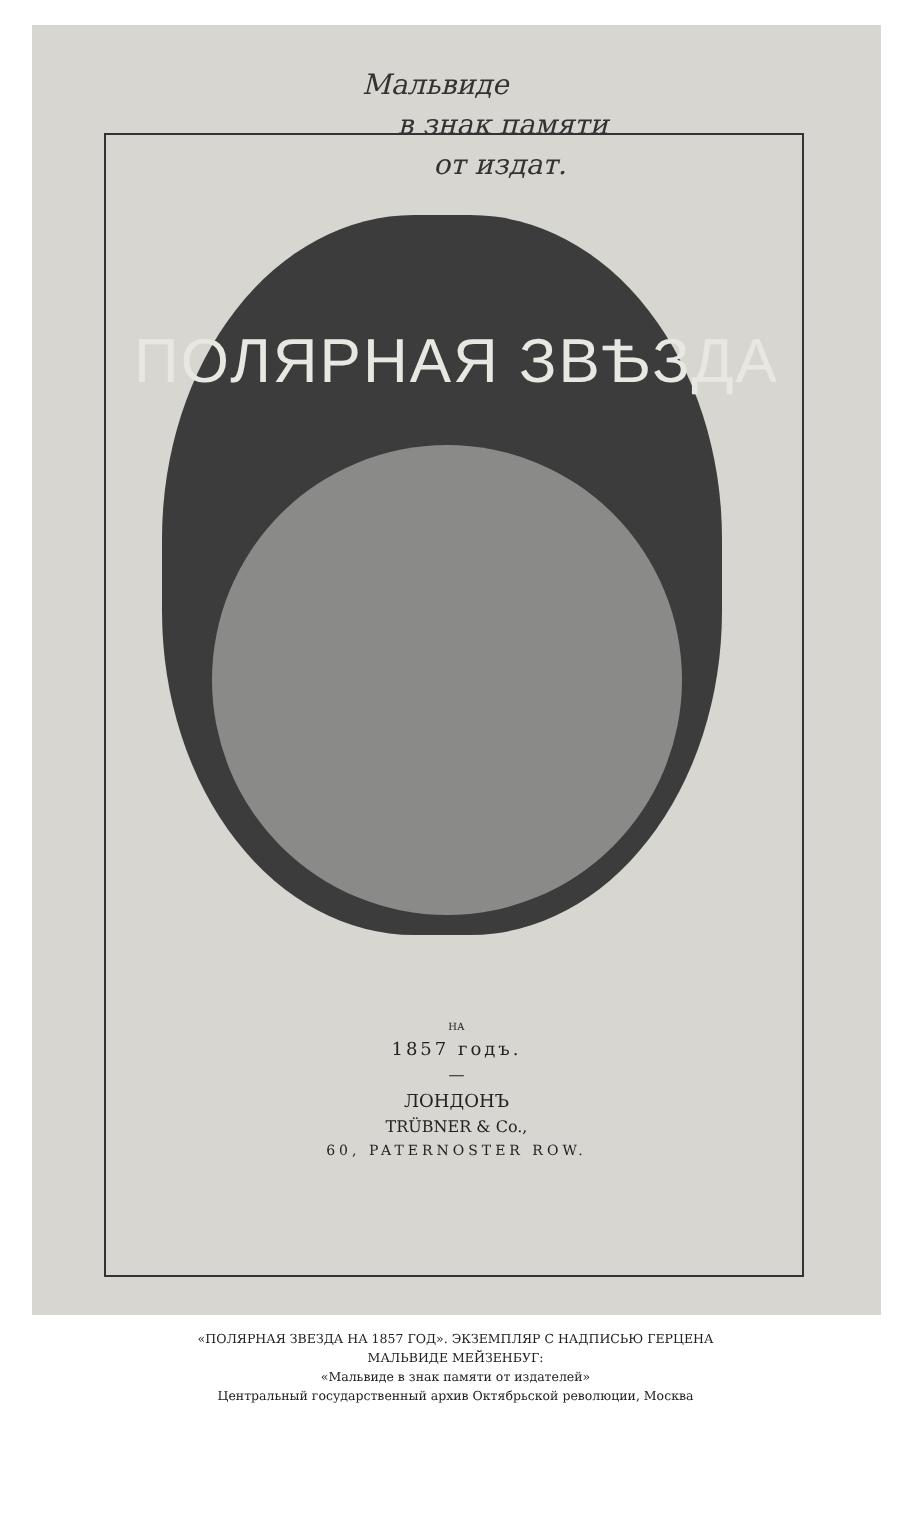Мальвиде
в знак памяти
от издат.
ПОЛЯРНАЯ ЗВѢЗДА
НА
1857 годъ.
—
ЛОНДОНЪ
TRÜBNER & Co.,
60, PATERNOSTER ROW.
«ПОЛЯРНАЯ ЗВЕЗДА НА 1857 ГОД». ЭКЗЕМПЛЯР С НАДПИСЬЮ ГЕРЦЕНА
МАЛЬВИДЕ МЕЙЗЕНБУГ:
«Мальвиде в знак памяти от издателей»
Центральный государственный архив Октябрьской революции, Москва